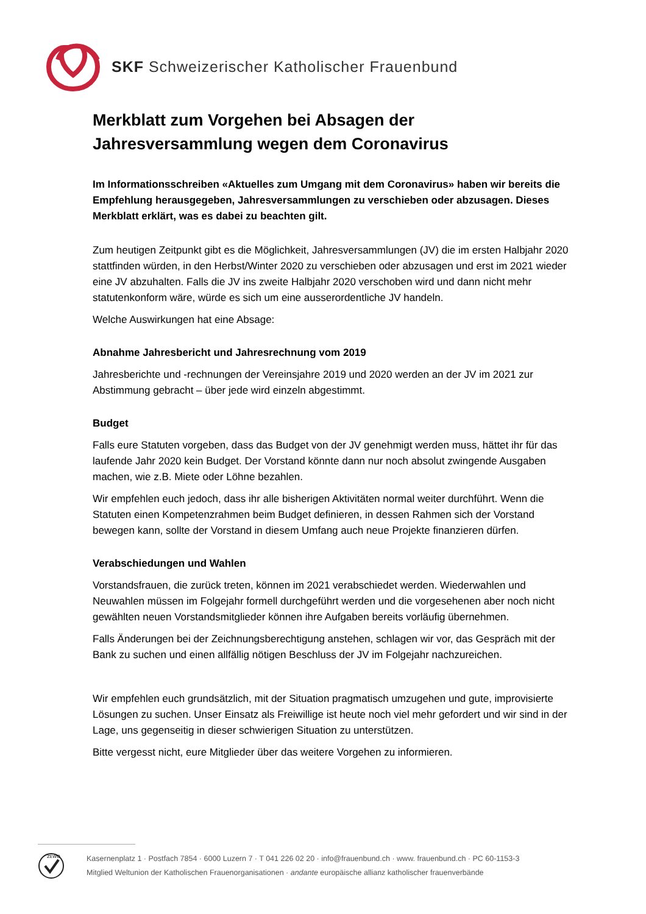SKF Schweizerischer Katholischer Frauenbund
Merkblatt zum Vorgehen bei Absagen der Jahresversammlung wegen dem Coronavirus
Im Informationsschreiben «Aktuelles zum Umgang mit dem Coronavirus» haben wir bereits die Empfehlung herausgegeben, Jahresversammlungen zu verschieben oder abzusagen. Dieses Merkblatt erklärt, was es dabei zu beachten gilt.
Zum heutigen Zeitpunkt gibt es die Möglichkeit, Jahresversammlungen (JV) die im ersten Halbjahr 2020 stattfinden würden, in den Herbst/Winter 2020 zu verschieben oder abzusagen und erst im 2021 wieder eine JV abzuhalten. Falls die JV ins zweite Halbjahr 2020 verschoben wird und dann nicht mehr statutenkonform wäre, würde es sich um eine ausserordentliche JV handeln.
Welche Auswirkungen hat eine Absage:
Abnahme Jahresbericht und Jahresrechnung vom 2019
Jahresberichte und -rechnungen der Vereinsjahre 2019 und 2020 werden an der JV im 2021 zur Abstimmung gebracht – über jede wird einzeln abgestimmt.
Budget
Falls eure Statuten vorgeben, dass das Budget von der JV genehmigt werden muss, hättet ihr für das laufende Jahr 2020 kein Budget. Der Vorstand könnte dann nur noch absolut zwingende Ausgaben machen, wie z.B. Miete oder Löhne bezahlen.
Wir empfehlen euch jedoch, dass ihr alle bisherigen Aktivitäten normal weiter durchführt. Wenn die Statuten einen Kompetenzrahmen beim Budget definieren, in dessen Rahmen sich der Vorstand bewegen kann, sollte der Vorstand in diesem Umfang auch neue Projekte finanzieren dürfen.
Verabschiedungen und Wahlen
Vorstandsfrauen, die zurück treten, können im 2021 verabschiedet werden. Wiederwahlen und Neuwahlen müssen im Folgejahr formell durchgeführt werden und die vorgesehenen aber noch nicht gewählten neuen Vorstandsmitglieder können ihre Aufgaben bereits vorläufig übernehmen.
Falls Änderungen bei der Zeichnungsberechtigung anstehen, schlagen wir vor, das Gespräch mit der Bank zu suchen und einen allfällig nötigen Beschluss der JV im Folgejahr nachzureichen.
Wir empfehlen euch grundsätzlich, mit der Situation pragmatisch umzugehen und gute, improvisierte Lösungen zu suchen. Unser Einsatz als Freiwillige ist heute noch viel mehr gefordert und wir sind in der Lage, uns gegenseitig in dieser schwierigen Situation zu unterstützen.
Bitte vergesst nicht, eure Mitglieder über das weitere Vorgehen zu informieren.
ZEWO
Kasernenplatz 1 · Postfach 7854 · 6000 Luzern 7 · T 041 226 02 20 · info@frauenbund.ch · www. frauenbund.ch · PC 60-1153-3
Mitglied Weltunion der Katholischen Frauenorganisationen · andante europäische allianz katholischer frauenverbände